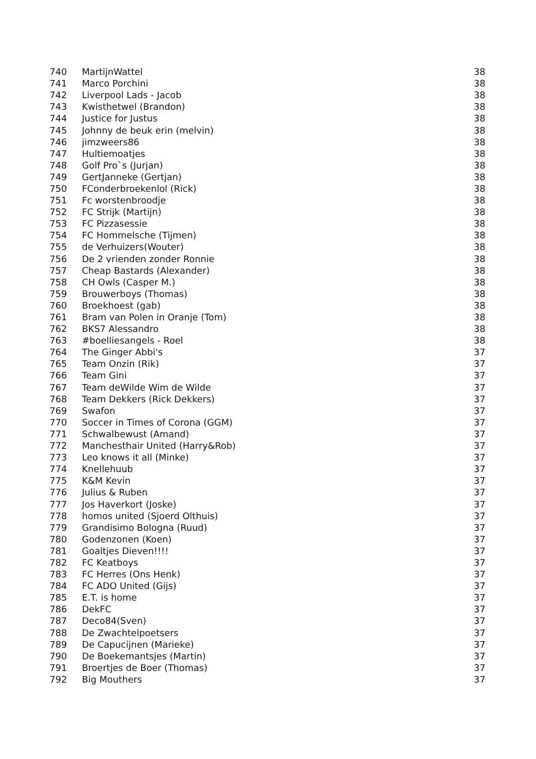| 740 | MartijnWattel | 38 |
| 741 | Marco Porchini | 38 |
| 742 | Liverpool Lads - Jacob | 38 |
| 743 | Kwisthetwel (Brandon) | 38 |
| 744 | Justice for Justus | 38 |
| 745 | Johnny de beuk erin (melvin) | 38 |
| 746 | jimzweers86 | 38 |
| 747 | Hultiemoatjes | 38 |
| 748 | Golf Pro`s (Jurjan) | 38 |
| 749 | GertJanneke (Gertjan) | 38 |
| 750 | FConderbroekenlol (Rick) | 38 |
| 751 | Fc worstenbroodje | 38 |
| 752 | FC Strijk (Martijn) | 38 |
| 753 | FC Pizzasessie | 38 |
| 754 | FC Hommelsche (Tijmen) | 38 |
| 755 | de Verhuizers(Wouter) | 38 |
| 756 | De 2 vrienden zonder Ronnie | 38 |
| 757 | Cheap Bastards (Alexander) | 38 |
| 758 | CH Owls (Casper M.) | 38 |
| 759 | Brouwerboys (Thomas) | 38 |
| 760 | Broekhoest (gab) | 38 |
| 761 | Bram van Polen in Oranje (Tom) | 38 |
| 762 | BKS7 Alessandro | 38 |
| 763 | #boelliesangels - Roel | 38 |
| 764 | The Ginger Abbi's | 37 |
| 765 | Team Onzin (Rik) | 37 |
| 766 | Team Gini | 37 |
| 767 | Team deWilde Wim de Wilde | 37 |
| 768 | Team Dekkers (Rick Dekkers) | 37 |
| 769 | Swafon | 37 |
| 770 | Soccer in Times of Corona (GGM) | 37 |
| 771 | Schwalbewust (Amand) | 37 |
| 772 | Manchesthair United (Harry&Rob) | 37 |
| 773 | Leo knows it all (Minke) | 37 |
| 774 | Knellehuub | 37 |
| 775 | K&M Kevin | 37 |
| 776 | Julius & Ruben | 37 |
| 777 | Jos Haverkort (Joske) | 37 |
| 778 | homos united (Sjoerd Olthuis) | 37 |
| 779 | Grandisimo Bologna (Ruud) | 37 |
| 780 | Godenzonen (Koen) | 37 |
| 781 | Goaltjes Dieven!!!! | 37 |
| 782 | FC Keatboys | 37 |
| 783 | FC Herres (Ons Henk) | 37 |
| 784 | FC ADO United (Gijs) | 37 |
| 785 | E.T. is home | 37 |
| 786 | DekFC | 37 |
| 787 | Deco84(Sven) | 37 |
| 788 | De Zwachtelpoetsers | 37 |
| 789 | De Capucijnen (Marieke) | 37 |
| 790 | De Boekemantsjes (Martin) | 37 |
| 791 | Broertjes de Boer (Thomas) | 37 |
| 792 | Big Mouthers | 37 |